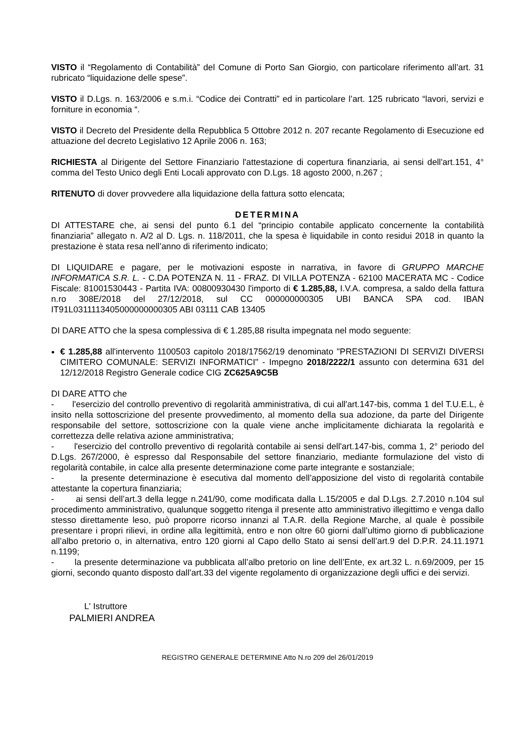VISTO il “Regolamento di Contabilità” del Comune di Porto San Giorgio, con particolare riferimento all’art. 31 rubricato “liquidazione delle spese”.
VISTO il D.Lgs. n. 163/2006 e s.m.i. “Codice dei Contratti” ed in particolare l’art. 125 rubricato “lavori, servizi e forniture in economia “.
VISTO il Decreto del Presidente della Repubblica 5 Ottobre 2012 n. 207 recante Regolamento di Esecuzione ed attuazione del decreto Legislativo 12 Aprile 2006 n. 163;
RICHIESTA al Dirigente del Settore Finanziario l'attestazione di copertura finanziaria, ai sensi dell'art.151, 4° comma del Testo Unico degli Enti Locali approvato con D.Lgs. 18 agosto 2000, n.267 ;
RITENUTO di dover provvedere alla liquidazione della fattura sotto elencata;
DETERMINA
DI ATTESTARE che, ai sensi del punto 6.1 del “principio contabile applicato concernente la contabilità finanziaria” allegato n. A/2 al D. Lgs. n. 118/2011, che la spesa è liquidabile in conto residui 2018 in quanto la prestazione è stata resa nell’anno di riferimento indicato;
DI LIQUIDARE e pagare, per le motivazioni esposte in narrativa, in favore di GRUPPO MARCHE INFORMATICA S.R. L. - C.DA POTENZA N. 11 - FRAZ. DI VILLA POTENZA - 62100 MACERATA MC - Codice Fiscale: 81001530443 - Partita IVA: 00800930430 l'importo di € 1.285,88, I.V.A. compresa, a saldo della fattura n.ro 308E/2018 del 27/12/2018, sul CC 000000000305 UBI BANCA SPA cod. IBAN IT91L0311113405000000000305 ABI 03111 CAB 13405
DI DARE ATTO che la spesa complessiva di € 1.285,88 risulta impegnata nel modo seguente:
€ 1.285,88 all'intervento 1100503 capitolo 2018/17562/19 denominato "PRESTAZIONI DI SERVIZI DIVERSI CIMITERO COMUNALE: SERVIZI INFORMATICI" - Impegno 2018/2222/1 assunto con determina 631 del 12/12/2018 Registro Generale codice CIG ZC625A9C5B
DI DARE ATTO che
- l'esercizio del controllo preventivo di regolarità amministrativa, di cui all'art.147-bis, comma 1 del T.U.E.L, è insito nella sottoscrizione del presente provvedimento, al momento della sua adozione, da parte del Dirigente responsabile del settore, sottoscrizione con la quale viene anche implicitamente dichiarata la regolarità e correttezza delle relativa azione amministrativa;
- l'esercizio del controllo preventivo di regolarità contabile ai sensi dell'art.147-bis, comma 1, 2° periodo del D.Lgs. 267/2000, è espresso dal Responsabile del settore finanziario, mediante formulazione del visto di regolarità contabile, in calce alla presente determinazione come parte integrante e sostanziale;
- la presente determinazione è esecutiva dal momento dell’apposizione del visto di regolarità contabile attestante la copertura finanziaria;
- ai sensi dell’art.3 della legge n.241/90, come modificata dalla L.15/2005 e dal D.Lgs. 2.7.2010 n.104 sul procedimento amministrativo, qualunque soggetto ritenga il presente atto amministrativo illegittimo e venga dallo stesso direttamente leso, può proporre ricorso innanzi al T.A.R. della Regione Marche, al quale è possibile presentare i propri rilievi, in ordine alla legittimità, entro e non oltre 60 giorni dall’ultimo giorno di pubblicazione all’albo pretorio o, in alternativa, entro 120 giorni al Capo dello Stato ai sensi dell’art.9 del D.P.R. 24.11.1971 n.1199;
- la presente determinazione va pubblicata all’albo pretorio on line dell’Ente, ex art.32 L. n.69/2009, per 15 giorni, secondo quanto disposto dall’art.33 del vigente regolamento di organizzazione degli uffici e dei servizi.
L' Istruttore
PALMIERI ANDREA
REGISTRO GENERALE DETERMINE Atto N.ro 209 del 26/01/2019